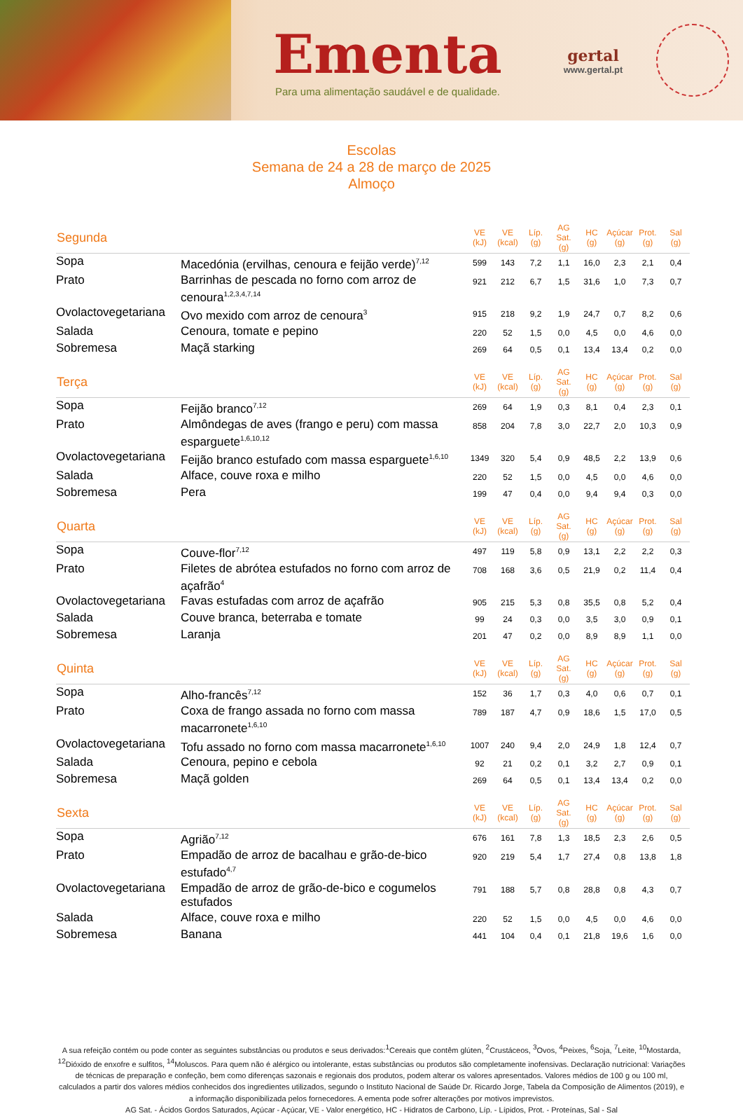Ementa
Para uma alimentação saudável e de qualidade.
gertal
www.gertal.pt
Escolas
Semana de 24 a 28 de março de 2025
Almoço
| Segunda | | VE (kJ) | VE (kcal) | Líp. (g) | AG Sat. (g) | HC (g) | Açúcar (g) | Prot. (g) | Sal (g) |
| --- | --- | --- | --- | --- | --- | --- | --- | --- | --- |
| Sopa | Macedónia (ervilhas, cenoura e feijão verde)<sup>7,12</sup> | 599 | 143 | 7,2 | 1,1 | 16,0 | 2,3 | 2,1 | 0,4 |
| Prato | Barrinhas de pescada no forno com arroz de cenoura<sup>1,2,3,4,7,14</sup> | 921 | 212 | 6,7 | 1,5 | 31,6 | 1,0 | 7,3 | 0,7 |
| Ovolactovegetariana | Ovo mexido com arroz de cenoura<sup>3</sup> | 915 | 218 | 9,2 | 1,9 | 24,7 | 0,7 | 8,2 | 0,6 |
| Salada | Cenoura, tomate e pepino | 220 | 52 | 1,5 | 0,0 | 4,5 | 0,0 | 4,6 | 0,0 |
| Sobremesa | Maçã starking | 269 | 64 | 0,5 | 0,1 | 13,4 | 13,4 | 0,2 | 0,0 |
| Terça | | VE (kJ) | VE (kcal) | Líp. (g) | AG Sat. (g) | HC (g) | Açúcar (g) | Prot. (g) | Sal (g) |
| Sopa | Feijão branco<sup>7,12</sup> | 269 | 64 | 1,9 | 0,3 | 8,1 | 0,4 | 2,3 | 0,1 |
| Prato | Almôndegas de aves (frango e peru) com massa esparguete<sup>1,6,10,12</sup> | 858 | 204 | 7,8 | 3,0 | 22,7 | 2,0 | 10,3 | 0,9 |
| Ovolactovegetariana | Feijão branco estufado com massa esparguete<sup>1,6,10</sup> | 1349 | 320 | 5,4 | 0,9 | 48,5 | 2,2 | 13,9 | 0,6 |
| Salada | Alface, couve roxa e milho | 220 | 52 | 1,5 | 0,0 | 4,5 | 0,0 | 4,6 | 0,0 |
| Sobremesa | Pera | 199 | 47 | 0,4 | 0,0 | 9,4 | 9,4 | 0,3 | 0,0 |
| Quarta | | VE (kJ) | VE (kcal) | Líp. (g) | AG Sat. (g) | HC (g) | Açúcar (g) | Prot. (g) | Sal (g) |
| Sopa | Couve-flor<sup>7,12</sup> | 497 | 119 | 5,8 | 0,9 | 13,1 | 2,2 | 2,2 | 0,3 |
| Prato | Filetes de abrótea estufados no forno com arroz de açafrão<sup>4</sup> | 708 | 168 | 3,6 | 0,5 | 21,9 | 0,2 | 11,4 | 0,4 |
| Ovolactovegetariana | Favas estufadas com arroz de açafrão | 905 | 215 | 5,3 | 0,8 | 35,5 | 0,8 | 5,2 | 0,4 |
| Salada | Couve branca, beterraba e tomate | 99 | 24 | 0,3 | 0,0 | 3,5 | 3,0 | 0,9 | 0,1 |
| Sobremesa | Laranja | 201 | 47 | 0,2 | 0,0 | 8,9 | 8,9 | 1,1 | 0,0 |
| Quinta | | VE (kJ) | VE (kcal) | Líp. (g) | AG Sat. (g) | HC (g) | Açúcar (g) | Prot. (g) | Sal (g) |
| Sopa | Alho-francês<sup>7,12</sup> | 152 | 36 | 1,7 | 0,3 | 4,0 | 0,6 | 0,7 | 0,1 |
| Prato | Coxa de frango assada no forno com massa macarronete<sup>1,6,10</sup> | 789 | 187 | 4,7 | 0,9 | 18,6 | 1,5 | 17,0 | 0,5 |
| Ovolactovegetariana | Tofu assado no forno com massa macarronete<sup>1,6,10</sup> | 1007 | 240 | 9,4 | 2,0 | 24,9 | 1,8 | 12,4 | 0,7 |
| Salada | Cenoura, pepino e cebola | 92 | 21 | 0,2 | 0,1 | 3,2 | 2,7 | 0,9 | 0,1 |
| Sobremesa | Maçã golden | 269 | 64 | 0,5 | 0,1 | 13,4 | 13,4 | 0,2 | 0,0 |
| Sexta | | VE (kJ) | VE (kcal) | Líp. (g) | AG Sat. (g) | HC (g) | Açúcar (g) | Prot. (g) | Sal (g) |
| Sopa | Agrião<sup>7,12</sup> | 676 | 161 | 7,8 | 1,3 | 18,5 | 2,3 | 2,6 | 0,5 |
| Prato | Empadão de arroz de bacalhau e grão-de-bico estufado<sup>4,7</sup> | 920 | 219 | 5,4 | 1,7 | 27,4 | 0,8 | 13,8 | 1,8 |
| Ovolactovegetariana | Empadão de arroz de grão-de-bico e cogumelos estufados | 791 | 188 | 5,7 | 0,8 | 28,8 | 0,8 | 4,3 | 0,7 |
| Salada | Alface, couve roxa e milho | 220 | 52 | 1,5 | 0,0 | 4,5 | 0,0 | 4,6 | 0,0 |
| Sobremesa | Banana | 441 | 104 | 0,4 | 0,1 | 21,8 | 19,6 | 1,6 | 0,0 |
A sua refeição contém ou pode conter as seguintes substâncias ou produtos e seus derivados:<sup>1</sup>Cereais que contêm glúten, <sup>2</sup>Crustáceos, <sup>3</sup>Ovos, <sup>4</sup>Peixes, <sup>6</sup>Soja, <sup>7</sup>Leite, <sup>10</sup>Mostarda, <sup>12</sup>Dióxido de enxofre e sulfitos, <sup>14</sup>Moluscos. Para quem não é alérgico ou intolerante, estas substâncias ou produtos são completamente inofensivas. Declaração nutricional: Variações de técnicas de preparação e confeção, bem como diferenças sazonais e regionais dos produtos, podem alterar os valores apresentados. Valores médios de 100 g ou 100 ml, calculados a partir dos valores médios conhecidos dos ingredientes utilizados, segundo o Instituto Nacional de Saúde Dr. Ricardo Jorge, Tabela da Composição de Alimentos (2019), e a informação disponibilizada pelos fornecedores. A ementa pode sofrer alterações por motivos imprevistos.
AG Sat. - Ácidos Gordos Saturados, Açúcar - Açúcar, VE - Valor energético, HC - Hidratos de Carbono, Líp. - Lípidos, Prot. - Proteínas, Sal - Sal